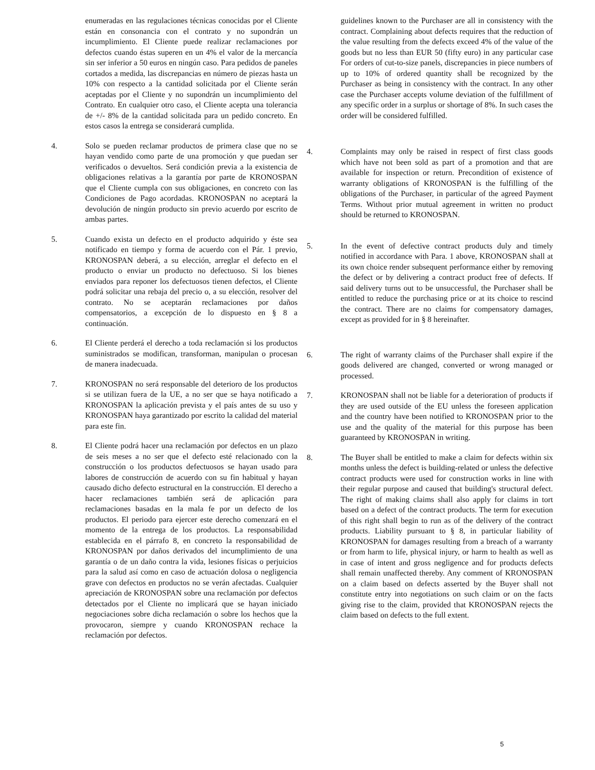enumeradas en las regulaciones técnicas conocidas por el Cliente están en consonancia con el contrato y no supondrán un incumplimiento. El Cliente puede realizar reclamaciones por defectos cuando éstas superen en un 4% el valor de la mercancía sin ser inferior a 50 euros en ningún caso. Para pedidos de paneles cortados a medida, las discrepancias en número de piezas hasta un 10% con respecto a la cantidad solicitada por el Cliente serán aceptadas por el Cliente y no supondrán un incumplimiento del Contrato. En cualquier otro caso, el Cliente acepta una tolerancia de +/- 8% de la cantidad solicitada para un pedido concreto. En estos casos la entrega se considerará cumplida.
4. Solo se pueden reclamar productos de primera clase que no se hayan vendido como parte de una promoción y que puedan ser verificados o devueltos. Será condición previa a la existencia de obligaciones relativas a la garantía por parte de KRONOSPAN que el Cliente cumpla con sus obligaciones, en concreto con las Condiciones de Pago acordadas. KRONOSPAN no aceptará la devolución de ningún producto sin previo acuerdo por escrito de ambas partes.
5. Cuando exista un defecto en el producto adquirido y éste sea notificado en tiempo y forma de acuerdo con el Pár. 1 previo, KRONOSPAN deberá, a su elección, arreglar el defecto en el producto o enviar un producto no defectuoso. Si los bienes enviados para reponer los defectuosos tienen defectos, el Cliente podrá solicitar una rebaja del precio o, a su elección, resolver del contrato. No se aceptarán reclamaciones por daños compensatorios, a excepción de lo dispuesto en § 8 a continuación.
6. El Cliente perderá el derecho a toda reclamación si los productos suministrados se modifican, transforman, manipulan o procesan de manera inadecuada.
7. KRONOSPAN no será responsable del deterioro de los productos si se utilizan fuera de la UE, a no ser que se haya notificado a KRONOSPAN la aplicación prevista y el país antes de su uso y KRONOSPAN haya garantizado por escrito la calidad del material para este fin.
8. El Cliente podrá hacer una reclamación por defectos en un plazo de seis meses a no ser que el defecto esté relacionado con la construcción o los productos defectuosos se hayan usado para labores de construcción de acuerdo con su fin habitual y hayan causado dicho defecto estructural en la construcción. El derecho a hacer reclamaciones también será de aplicación para reclamaciones basadas en la mala fe por un defecto de los productos. El periodo para ejercer este derecho comenzará en el momento de la entrega de los productos. La responsabilidad establecida en el párrafo 8, en concreto la responsabilidad de KRONOSPAN por daños derivados del incumplimiento de una garantía o de un daño contra la vida, lesiones físicas o perjuicios para la salud así como en caso de actuación dolosa o negligencia grave con defectos en productos no se verán afectadas. Cualquier apreciación de KRONOSPAN sobre una reclamación por defectos detectados por el Cliente no implicará que se hayan iniciado negociaciones sobre dicha reclamación o sobre los hechos que la provocaron, siempre y cuando KRONOSPAN rechace la reclamación por defectos.
guidelines known to the Purchaser are all in consistency with the contract. Complaining about defects requires that the reduction of the value resulting from the defects exceed 4% of the value of the goods but no less than EUR 50 (fifty euro) in any particular case For orders of cut-to-size panels, discrepancies in piece numbers of up to 10% of ordered quantity shall be recognized by the Purchaser as being in consistency with the contract. In any other case the Purchaser accepts volume deviation of the fulfillment of any specific order in a surplus or shortage of 8%. In such cases the order will be considered fulfilled.
4. Complaints may only be raised in respect of first class goods which have not been sold as part of a promotion and that are available for inspection or return. Precondition of existence of warranty obligations of KRONOSPAN is the fulfilling of the obligations of the Purchaser, in particular of the agreed Payment Terms. Without prior mutual agreement in written no product should be returned to KRONOSPAN.
5. In the event of defective contract products duly and timely notified in accordance with Para. 1 above, KRONOSPAN shall at its own choice render subsequent performance either by removing the defect or by delivering a contract product free of defects. If said delivery turns out to be unsuccessful, the Purchaser shall be entitled to reduce the purchasing price or at its choice to rescind the contract. There are no claims for compensatory damages, except as provided for in § 8 hereinafter.
6. The right of warranty claims of the Purchaser shall expire if the goods delivered are changed, converted or wrong managed or processed.
7. KRONOSPAN shall not be liable for a deterioration of products if they are used outside of the EU unless the foreseen application and the country have been notified to KRONOSPAN prior to the use and the quality of the material for this purpose has been guaranteed by KRONOSPAN in writing.
8. The Buyer shall be entitled to make a claim for defects within six months unless the defect is building-related or unless the defective contract products were used for construction works in line with their regular purpose and caused that building's structural defect. The right of making claims shall also apply for claims in tort based on a defect of the contract products. The term for execution of this right shall begin to run as of the delivery of the contract products. Liability pursuant to § 8, in particular liability of KRONOSPAN for damages resulting from a breach of a warranty or from harm to life, physical injury, or harm to health as well as in case of intent and gross negligence and for products defects shall remain unaffected thereby. Any comment of KRONOSPAN on a claim based on defects asserted by the Buyer shall not constitute entry into negotiations on such claim or on the facts giving rise to the claim, provided that KRONOSPAN rejects the claim based on defects to the full extent.
5